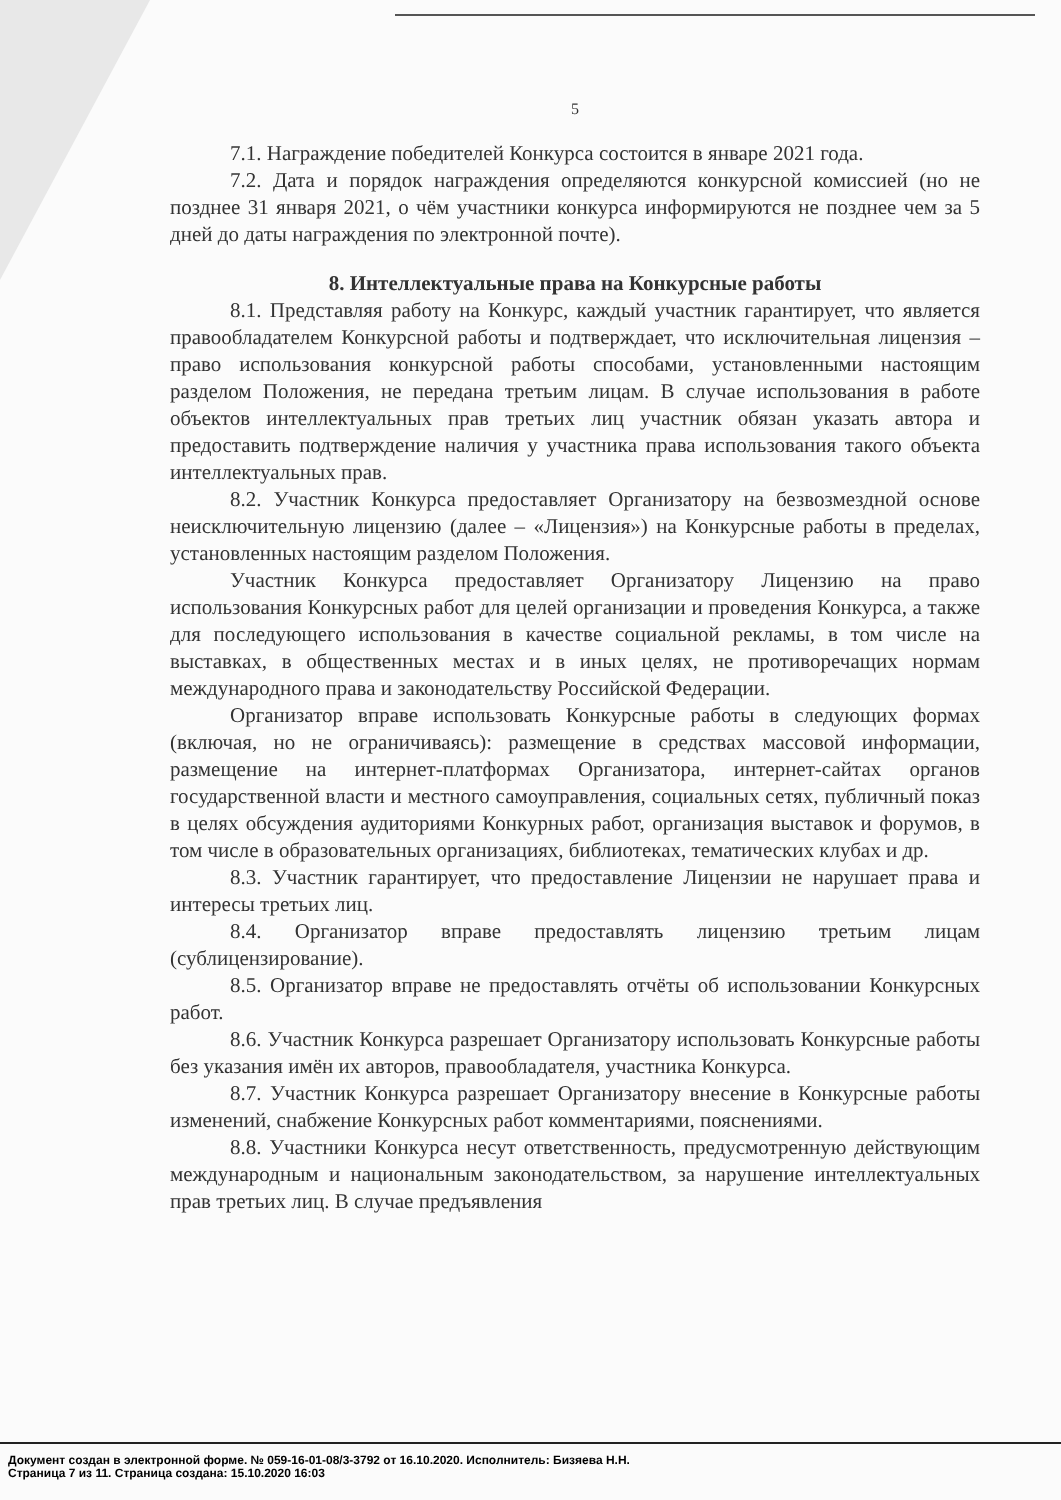5
7.1. Награждение победителей Конкурса состоится в январе 2021 года.
7.2. Дата и порядок награждения определяются конкурсной комиссией (но не позднее 31 января 2021, о чём участники конкурса информируются не позднее чем за 5 дней до даты награждения по электронной почте).
8. Интеллектуальные права на Конкурсные работы
8.1. Представляя работу на Конкурс, каждый участник гарантирует, что является правообладателем Конкурсной работы и подтверждает, что исключительная лицензия – право использования конкурсной работы способами, установленными настоящим разделом Положения, не передана третьим лицам. В случае использования в работе объектов интеллектуальных прав третьих лиц участник обязан указать автора и предоставить подтверждение наличия у участника права использования такого объекта интеллектуальных прав.
8.2. Участник Конкурса предоставляет Организатору на безвозмездной основе неисключительную лицензию (далее – «Лицензия») на Конкурсные работы в пределах, установленных настоящим разделом Положения.
Участник Конкурса предоставляет Организатору Лицензию на право использования Конкурсных работ для целей организации и проведения Конкурса, а также для последующего использования в качестве социальной рекламы, в том числе на выставках, в общественных местах и в иных целях, не противоречащих нормам международного права и законодательству Российской Федерации.
Организатор вправе использовать Конкурсные работы в следующих формах (включая, но не ограничиваясь): размещение в средствах массовой информации, размещение на интернет-платформах Организатора, интернет-сайтах органов государственной власти и местного самоуправления, социальных сетях, публичный показ в целях обсуждения аудиториями Конкурных работ, организация выставок и форумов, в том числе в образовательных организациях, библиотеках, тематических клубах и др.
8.3. Участник гарантирует, что предоставление Лицензии не нарушает права и интересы третьих лиц.
8.4. Организатор вправе предоставлять лицензию третьим лицам (сублицензирование).
8.5. Организатор вправе не предоставлять отчёты об использовании Конкурсных работ.
8.6. Участник Конкурса разрешает Организатору использовать Конкурсные работы без указания имён их авторов, правообладателя, участника Конкурса.
8.7. Участник Конкурса разрешает Организатору внесение в Конкурсные работы изменений, снабжение Конкурсных работ комментариями, пояснениями.
8.8. Участники Конкурса несут ответственность, предусмотренную действующим международным и национальным законодательством, за нарушение интеллектуальных прав третьих лиц. В случае предъявления
Документ создан в электронной форме. № 059-16-01-08/3-3792 от 16.10.2020. Исполнитель: Бизяева Н.Н.
Страница 7 из 11. Страница создана: 15.10.2020 16:03